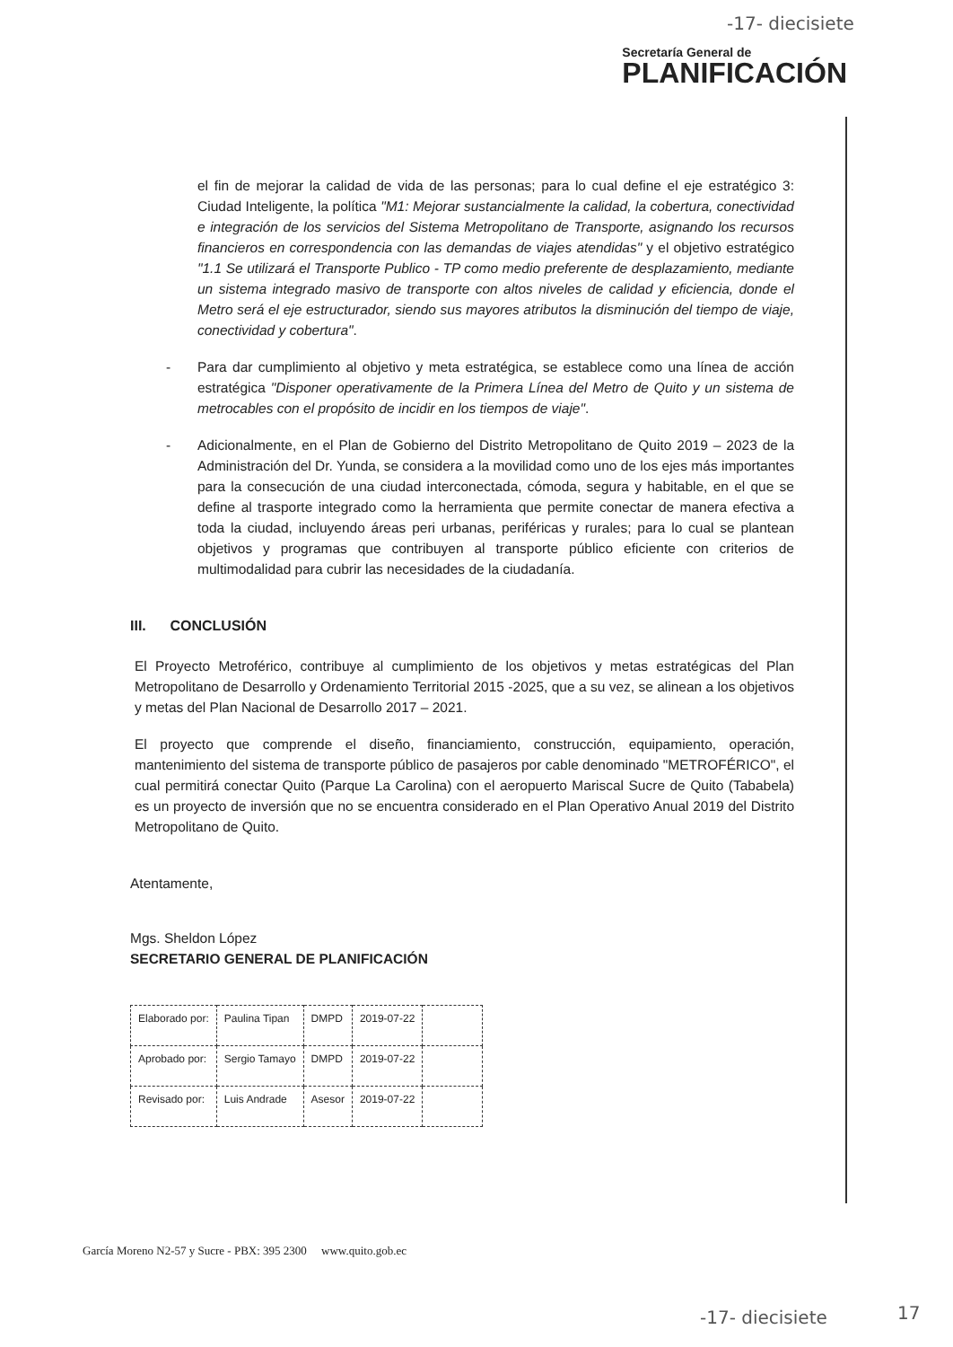-17- diecisiete
Secretaría General de
PLANIFICACIÓN
el fin de mejorar la calidad de vida de las personas; para lo cual define el eje estratégico 3: Ciudad Inteligente, la política "M1: Mejorar sustancialmente la calidad, la cobertura, conectividad e integración de los servicios del Sistema Metropolitano de Transporte, asignando los recursos financieros en correspondencia con las demandas de viajes atendidas" y el objetivo estratégico "1.1 Se utilizará el Transporte Publico - TP como medio preferente de desplazamiento, mediante un sistema integrado masivo de transporte con altos niveles de calidad y eficiencia, donde el Metro será el eje estructurador, siendo sus mayores atributos la disminución del tiempo de viaje, conectividad y cobertura".
- Para dar cumplimiento al objetivo y meta estratégica, se establece como una línea de acción estratégica "Disponer operativamente de la Primera Línea del Metro de Quito y un sistema de metrocables con el propósito de incidir en los tiempos de viaje".
- Adicionalmente, en el Plan de Gobierno del Distrito Metropolitano de Quito 2019 – 2023 de la Administración del Dr. Yunda, se considera a la movilidad como uno de los ejes más importantes para la consecución de una ciudad interconectada, cómoda, segura y habitable, en el que se define al trasporte integrado como la herramienta que permite conectar de manera efectiva a toda la ciudad, incluyendo áreas peri urbanas, periféricas y rurales; para lo cual se plantean objetivos y programas que contribuyen al transporte público eficiente con criterios de multimodalidad para cubrir las necesidades de la ciudadanía.
III. CONCLUSIÓN
El Proyecto Metroférico, contribuye al cumplimiento de los objetivos y metas estratégicas del Plan Metropolitano de Desarrollo y Ordenamiento Territorial 2015 -2025, que a su vez, se alinean a los objetivos y metas del Plan Nacional de Desarrollo 2017 – 2021.
El proyecto que comprende el diseño, financiamiento, construcción, equipamiento, operación, mantenimiento del sistema de transporte público de pasajeros por cable denominado "METROFÉRICO", el cual permitirá conectar Quito (Parque La Carolina) con el aeropuerto Mariscal Sucre de Quito (Tababela) es un proyecto de inversión que no se encuentra considerado en el Plan Operativo Anual 2019 del Distrito Metropolitano de Quito.
Atentamente,
Mgs. Sheldon López
SECRETARIO GENERAL DE PLANIFICACIÓN
| Elaborado por: | Paulina Tipan | DMPD | 2019-07-22 | |
| Aprobado por: | Sergio Tamayo | DMPD | 2019-07-22 | |
| Revisado por: | Luis Andrade | Asesor | 2019-07-22 | |
García Moreno N2-57 y Sucre - PBX: 395 2300 www.quito.gob.ec
-17- diecisiete 17